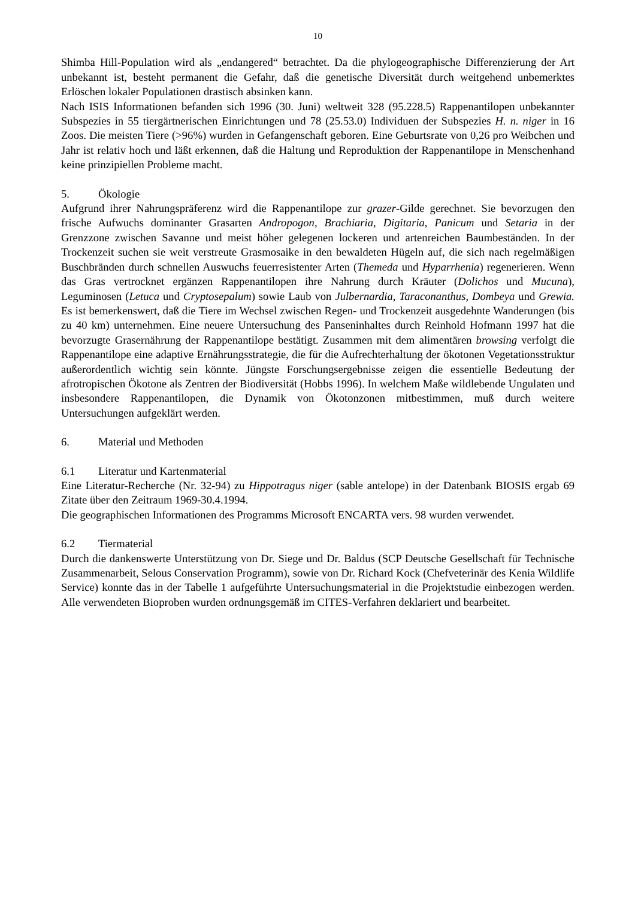10
Shimba Hill-Population wird als „endangered“ betrachtet. Da die phylogeographische Differenzierung der Art unbekannt ist, besteht permanent die Gefahr, daß die genetische Diversität durch weitgehend unbemerktes Erlöschen lokaler Populationen drastisch absinken kann.
Nach ISIS Informationen befanden sich 1996 (30. Juni) weltweit 328 (95.228.5) Rappenantilopen unbekannter Subspezies in 55 tiergärtnerischen Einrichtungen und 78 (25.53.0) Individuen der Subspezies H. n. niger in 16 Zoos. Die meisten Tiere (>96%) wurden in Gefangenschaft geboren. Eine Geburtsrate von 0,26 pro Weibchen und Jahr ist relativ hoch und läßt erkennen, daß die Haltung und Reproduktion der Rappenantilope in Menschenhand keine prinzipiellen Probleme macht.
5. Ökologie
Aufgrund ihrer Nahrungspräferenz wird die Rappenantilope zur grazer-Gilde gerechnet. Sie bevorzugen den frische Aufwuchs dominanter Grasarten Andropogon, Brachiaria, Digitaria, Panicum und Setaria in der Grenzzone zwischen Savanne und meist höher gelegenen lockeren und artenreichen Baumbeständen. In der Trockenzeit suchen sie weit verstreute Grasmosaike in den bewaldeten Hügeln auf, die sich nach regelmäßigen Buschbränden durch schnellen Auswuchs feuerresistenter Arten (Themeda und Hyparrhenia) regenerieren. Wenn das Gras vertrocknet ergänzen Rappenantilopen ihre Nahrung durch Kräuter (Dolichos und Mucuna), Leguminosen (Letuca und Cryptosepalum) sowie Laub von Julbernardia, Taraconanthus, Dombeya und Grewia. Es ist bemerkenswert, daß die Tiere im Wechsel zwischen Regen- und Trockenzeit ausgedehnte Wanderungen (bis zu 40 km) unternehmen. Eine neuere Untersuchung des Panseninhaltes durch Reinhold Hofmann 1997 hat die bevorzugte Grasernährung der Rappenantilope bestätigt. Zusammen mit dem alimentären browsing verfolgt die Rappenantilope eine adaptive Ernährungsstrategie, die für die Aufrechterhaltung der ökotonen Vegetationsstruktur außerordentlich wichtig sein könnte. Jüngste Forschungsergebnisse zeigen die essentielle Bedeutung der afrotropischen Ökotone als Zentren der Biodiversität (Hobbs 1996). In welchem Maße wildlebende Ungulaten und insbesondere Rappenantilopen, die Dynamik von Ökotonzonen mitbestimmen, muß durch weitere Untersuchungen aufgeklärt werden.
6. Material und Methoden
6.1 Literatur und Kartenmaterial
Eine Literatur-Recherche (Nr. 32-94) zu Hippotragus niger (sable antelope) in der Datenbank BIOSIS ergab 69 Zitate über den Zeitraum 1969-30.4.1994.
Die geographischen Informationen des Programms Microsoft ENCARTA vers. 98 wurden verwendet.
6.2 Tiermaterial
Durch die dankenswerte Unterstützung von Dr. Siege und Dr. Baldus (SCP Deutsche Gesellschaft für Technische Zusammenarbeit, Selous Conservation Programm), sowie von Dr. Richard Kock (Chefveterinär des Kenia Wildlife Service) konnte das in der Tabelle 1 aufgeführte Untersuchungsmaterial in die Projektstudie einbezogen werden. Alle verwendeten Bioproben wurden ordnungsgemäß im CITES-Verfahren deklariert und bearbeitet.